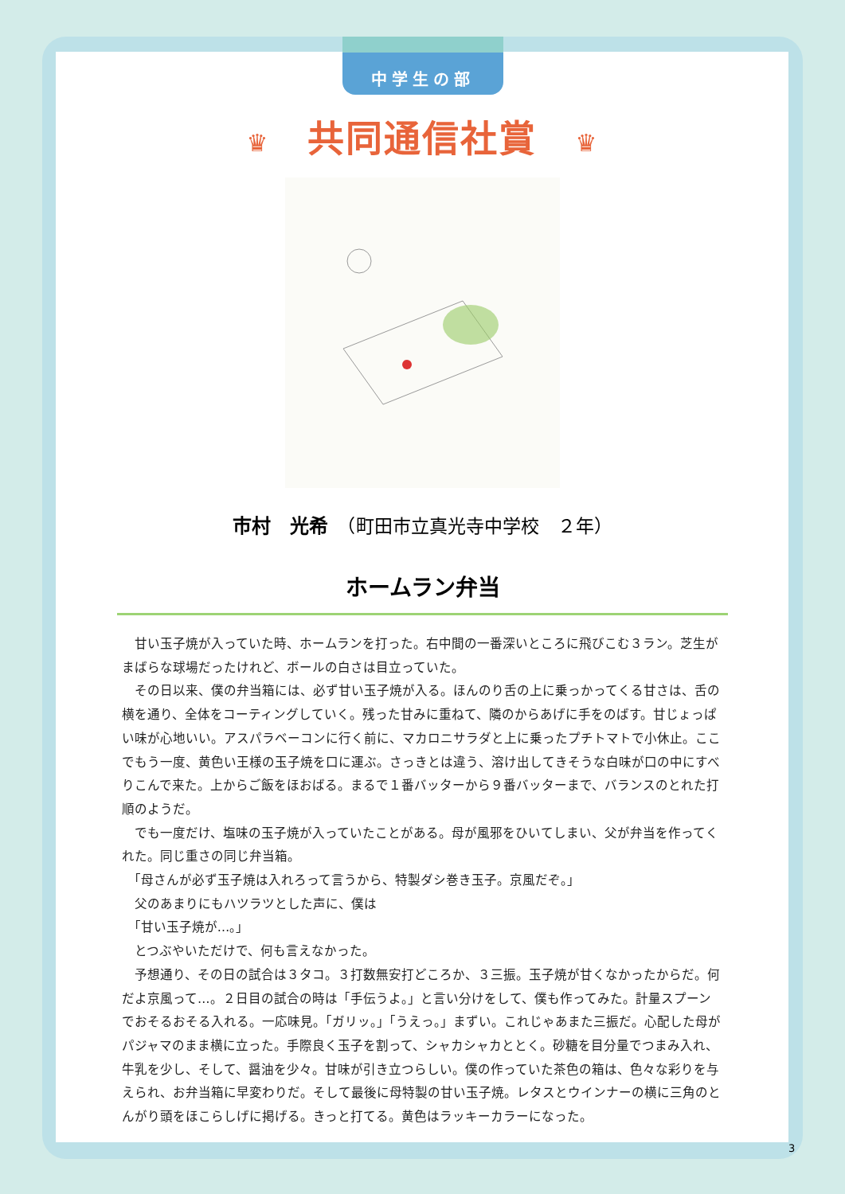中学生の部
♛ 共同通信社賞 ♛
市村　光希　（町田市立真光寺中学校　２年）
ホームラン弁当
甘い玉子焼が入っていた時、ホームランを打った。右中間の一番深いところに飛びこむ３ラン。芝生がまばらな球場だったけれど、ボールの白さは目立っていた。
その日以来、僕の弁当箱には、必ず甘い玉子焼が入る。ほんのり舌の上に乗っかってくる甘さは、舌の横を通り、全体をコーティングしていく。残った甘みに重ねて、隣のからあげに手をのばす。甘じょっぱい味が心地いい。アスパラベーコンに行く前に、マカロニサラダと上に乗ったプチトマトで小休止。ここでもう一度、黄色い王様の玉子焼を口に運ぶ。さっきとは違う、溶け出してきそうな白味が口の中にすべりこんで来た。上からご飯をほおばる。まるで１番バッターから９番バッターまで、バランスのとれた打順のようだ。
でも一度だけ、塩味の玉子焼が入っていたことがある。母が風邪をひいてしまい、父が弁当を作ってくれた。同じ重さの同じ弁当箱。
「母さんが必ず玉子焼は入れろって言うから、特製ダシ巻き玉子。京風だぞ。」
父のあまりにもハツラツとした声に、僕は
「甘い玉子焼が…。」
とつぶやいただけで、何も言えなかった。
予想通り、その日の試合は３タコ。３打数無安打どころか、３三振。玉子焼が甘くなかったからだ。何だよ京風って…。２日目の試合の時は「手伝うよ。」と言い分けをして、僕も作ってみた。計量スプーンでおそるおそる入れる。一応味見。「ガリッ。」「うえっ。」まずい。これじゃあまた三振だ。心配した母がパジャマのまま横に立った。手際良く玉子を割って、シャカシャカととく。砂糖を目分量でつまみ入れ、牛乳を少し、そして、醤油を少々。甘味が引き立つらしい。僕の作っていた茶色の箱は、色々な彩りを与えられ、お弁当箱に早変わりだ。そして最後に母特製の甘い玉子焼。レタスとウインナーの横に三角のとんがり頭をほこらしげに掲げる。きっと打てる。黄色はラッキーカラーになった。
3